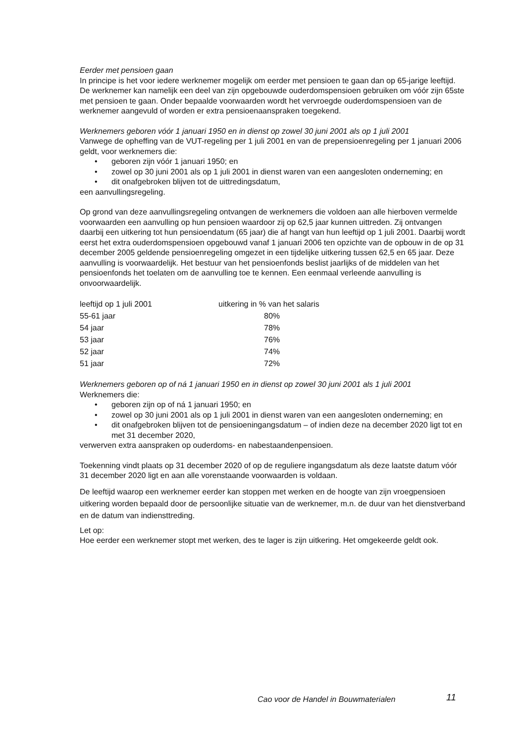Eerder met pensioen gaan
In principe is het voor iedere werknemer mogelijk om eerder met pensioen te gaan dan op 65-jarige leeftijd. De werknemer kan namelijk een deel van zijn opgebouwde ouderdomspensioen gebruiken om vóór zijn 65ste met pensioen te gaan. Onder bepaalde voorwaarden wordt het vervroegde ouderdomspensioen van de werknemer aangevuld of worden er extra pensioenaanspraken toegekend.
Werknemers geboren vóór 1 januari 1950 en in dienst op zowel 30 juni 2001 als op 1 juli 2001
Vanwege de opheffing van de VUT-regeling per 1 juli 2001 en van de prepensioenregeling per 1 januari 2006 geldt, voor werknemers die:
• geboren zijn vóór 1 januari 1950; en
• zowel op 30 juni 2001 als op 1 juli 2001 in dienst waren van een aangesloten onderneming; en
• dit onafgebroken blijven tot de uittredingsdatum,
een aanvullingsregeling.
Op grond van deze aanvullingsregeling ontvangen de werknemers die voldoen aan alle hierboven vermelde voorwaarden een aanvulling op hun pensioen waardoor zij op 62,5 jaar kunnen uittreden. Zij ontvangen daarbij een uitkering tot hun pensioendatum (65 jaar) die af hangt van hun leeftijd op 1 juli 2001. Daarbij wordt eerst het extra ouderdomspensioen opgebouwd vanaf 1 januari 2006 ten opzichte van de opbouw in de op 31 december 2005 geldende pensioenregeling omgezet in een tijdelijke uitkering tussen 62,5 en 65 jaar. Deze aanvulling is voorwaardelijk. Het bestuur van het pensioenfonds beslist jaarlijks of de middelen van het pensioenfonds het toelaten om de aanvulling toe te kennen. Een eenmaal verleende aanvulling is onvoorwaardelijk.
| leeftijd op 1 juli 2001 | uitkering in % van het salaris |
| 55-61 jaar | 80% |
| 54 jaar | 78% |
| 53 jaar | 76% |
| 52 jaar | 74% |
| 51 jaar | 72% |
Werknemers geboren op of ná 1 januari 1950 en in dienst op zowel 30 juni 2001 als 1 juli 2001
Werknemers die:
• geboren zijn op of ná 1 januari 1950; en
• zowel op 30 juni 2001 als op 1 juli 2001 in dienst waren van een aangesloten onderneming; en
• dit onafgebroken blijven tot de pensioeningangsdatum – of indien deze na december 2020 ligt tot en met 31 december 2020,
verwerven extra aanspraken op ouderdoms- en nabestaandenpensioen.
Toekenning vindt plaats op 31 december 2020 of op de reguliere ingangsdatum als deze laatste datum vóór 31 december 2020 ligt en aan alle vorenstaande voorwaarden is voldaan.
De leeftijd waarop een werknemer eerder kan stoppen met werken en de hoogte van zijn vroegpensioen uitkering worden bepaald door de persoonlijke situatie van de werknemer, m.n. de duur van het dienstverband en de datum van indiensttreding.
Let op:
Hoe eerder een werknemer stopt met werken, des te lager is zijn uitkering. Het omgekeerde geldt ook.
Cao voor de Handel in Bouwmaterialen
11